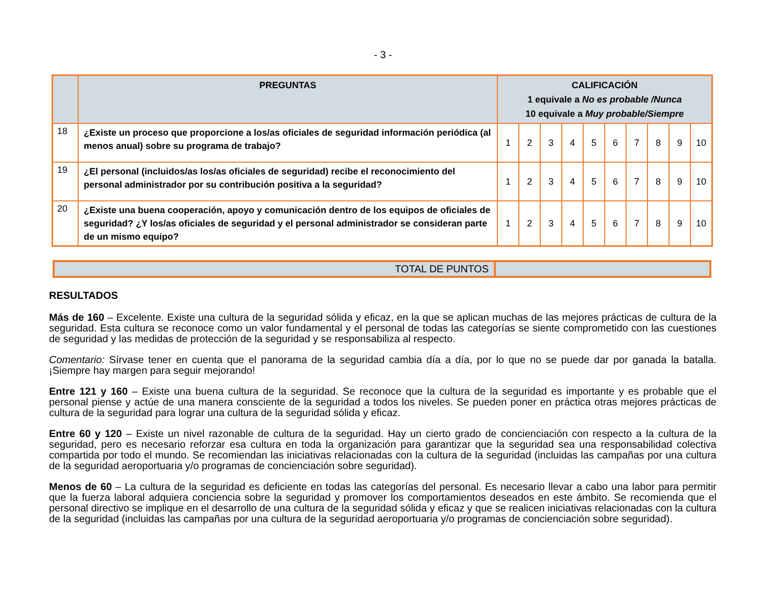- 3 -
| | PREGUNTAS | CALIFICACIÓN 1 equivale a No es probable /Nunca 10 equivale a Muy probable/Siempre | | | | | | | | | |
| --- | --- | --- | --- | --- | --- | --- | --- | --- | --- | --- | --- |
| 18 | ¿Existe un proceso que proporcione a los/as oficiales de seguridad información periódica (al menos anual) sobre su programa de trabajo? | 1 | 2 | 3 | 4 | 5 | 6 | 7 | 8 | 9 | 10 |
| 19 | ¿El personal (incluidos/as los/as oficiales de seguridad) recibe el reconocimiento del personal administrador por su contribución positiva a la seguridad? | 1 | 2 | 3 | 4 | 5 | 6 | 7 | 8 | 9 | 10 |
| 20 | ¿Existe una buena cooperación, apoyo y comunicación dentro de los equipos de oficiales de seguridad? ¿Y los/as oficiales de seguridad y el personal administrador se consideran parte de un mismo equipo? | 1 | 2 | 3 | 4 | 5 | 6 | 7 | 8 | 9 | 10 |
| TOTAL DE PUNTOS | |
RESULTADOS
Más de 160 – Excelente. Existe una cultura de la seguridad sólida y eficaz, en la que se aplican muchas de las mejores prácticas de cultura de la seguridad. Esta cultura se reconoce como un valor fundamental y el personal de todas las categorías se siente comprometido con las cuestiones de seguridad y las medidas de protección de la seguridad y se responsabiliza al respecto.
Comentario: Sírvase tener en cuenta que el panorama de la seguridad cambia día a día, por lo que no se puede dar por ganada la batalla. ¡Siempre hay margen para seguir mejorando!
Entre 121 y 160 – Existe una buena cultura de la seguridad. Se reconoce que la cultura de la seguridad es importante y es probable que el personal piense y actúe de una manera consciente de la seguridad a todos los niveles. Se pueden poner en práctica otras mejores prácticas de cultura de la seguridad para lograr una cultura de la seguridad sólida y eficaz.
Entre 60 y 120 – Existe un nivel razonable de cultura de la seguridad. Hay un cierto grado de concienciación con respecto a la cultura de la seguridad, pero es necesario reforzar esa cultura en toda la organización para garantizar que la seguridad sea una responsabilidad colectiva compartida por todo el mundo. Se recomiendan las iniciativas relacionadas con la cultura de la seguridad (incluidas las campañas por una cultura de la seguridad aeroportuaria y/o programas de concienciación sobre seguridad).
Menos de 60 – La cultura de la seguridad es deficiente en todas las categorías del personal. Es necesario llevar a cabo una labor para permitir que la fuerza laboral adquiera conciencia sobre la seguridad y promover los comportamientos deseados en este ámbito. Se recomienda que el personal directivo se implique en el desarrollo de una cultura de la seguridad sólida y eficaz y que se realicen iniciativas relacionadas con la cultura de la seguridad (incluidas las campañas por una cultura de la seguridad aeroportuaria y/o programas de concienciación sobre seguridad).